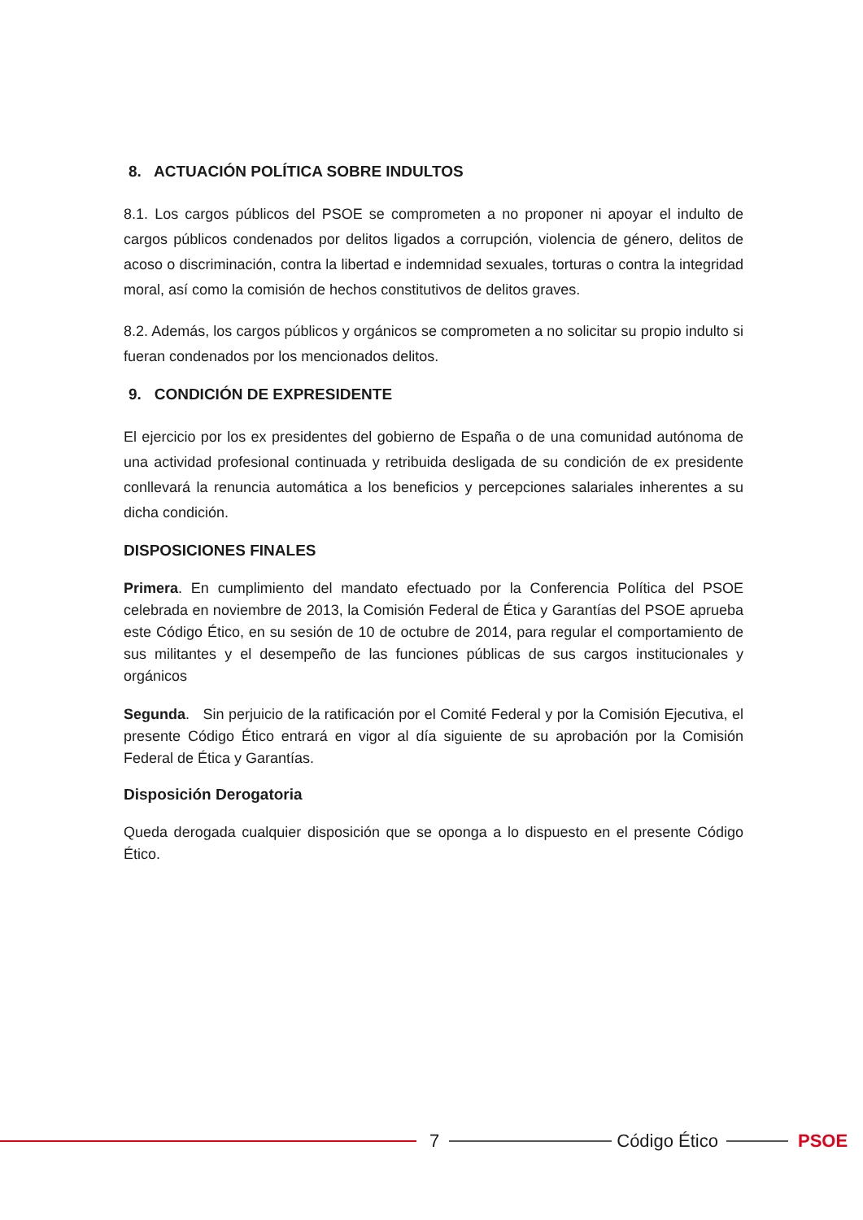8. ACTUACIÓN POLÍTICA SOBRE INDULTOS
8.1. Los cargos públicos del PSOE se comprometen a no proponer ni apoyar el indulto de cargos públicos condenados por delitos ligados a corrupción, violencia de género, delitos de acoso o discriminación, contra la libertad e indemnidad sexuales, torturas o contra la integridad moral, así como la comisión de hechos constitutivos de delitos graves.
8.2. Además, los cargos públicos y orgánicos se comprometen a no solicitar su propio indulto si fueran condenados por los mencionados delitos.
9. CONDICIÓN DE EXPRESIDENTE
El ejercicio por los ex presidentes del gobierno de España o de una comunidad autónoma de una actividad profesional continuada y retribuida desligada de su condición de ex presidente conllevará la renuncia automática a los beneficios y percepciones salariales inherentes a su dicha condición.
DISPOSICIONES FINALES
Primera. En cumplimiento del mandato efectuado por la Conferencia Política del PSOE celebrada en noviembre de 2013, la Comisión Federal de Ética y Garantías del PSOE aprueba este Código Ético, en su sesión de 10 de octubre de 2014, para regular el comportamiento de sus militantes y el desempeño de las funciones públicas de sus cargos institucionales y orgánicos
Segunda. Sin perjuicio de la ratificación por el Comité Federal y por la Comisión Ejecutiva, el presente Código Ético entrará en vigor al día siguiente de su aprobación por la Comisión Federal de Ética y Garantías.
Disposición Derogatoria
Queda derogada cualquier disposición que se oponga a lo dispuesto en el presente Código Ético.
7 Código Ético PSOE